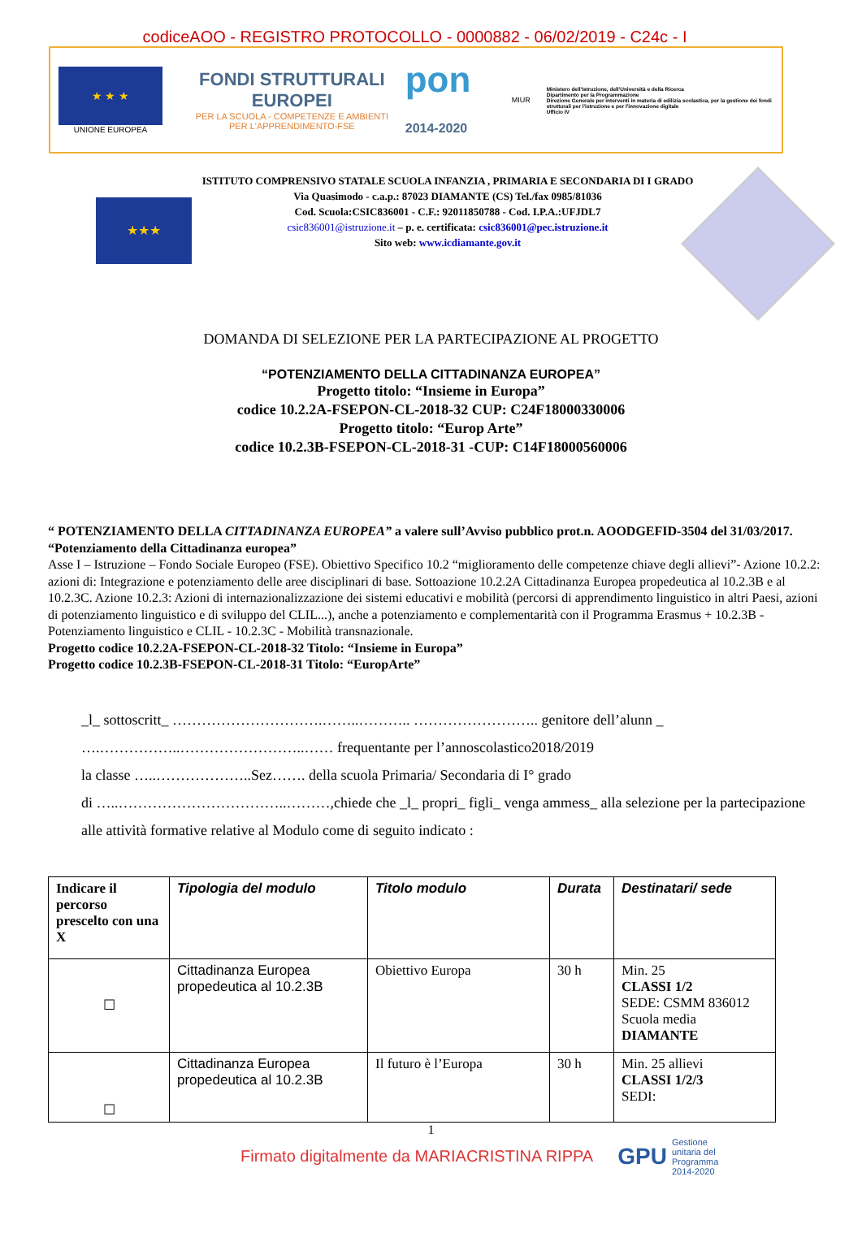codiceAOO - REGISTRO PROTOCOLLO - 0000882 - 06/02/2019 - C24c - I
★ ★ ★
UNIONE EUROPEA
FONDI STRUTTURALI EUROPEI
PER LA SCUOLA - COMPETENZE E AMBIENTI PER L'APPRENDIMENTO-FSE
pon 2014-2020
MIUR
Ministero dell'Istruzione, dell'Università e della Ricerca
Dipartimento per la Programmazione
Direzione Generale per interventi in materia di edilizia scolastica, per la gestione dei fondi strutturali per l'istruzione e per l'innovazione digitale
Ufficio IV
★★★
ISTITUTO COMPRENSIVO STATALE SCUOLA INFANZIA , PRIMARIA E SECONDARIA DI I GRADO
Via Quasimodo - c.a.p.: 87023 DIAMANTE (CS) Tel./fax 0985/81036
Cod. Scuola:CSIC836001 - C.F.: 92011850788 - Cod. I.P.A.:UFJDL7
csic836001@istruzione.it – p. e. certificata: csic836001@pec.istruzione.it
Sito web: www.icdiamante.gov.it
DOMANDA DI SELEZIONE PER LA PARTECIPAZIONE AL PROGETTO
“POTENZIAMENTO DELLA CITTADINANZA EUROPEA”
Progetto titolo: “Insieme in Europa”
codice 10.2.2A-FSEPON-CL-2018-32 CUP: C24F18000330006
Progetto titolo: “Europ Arte”
codice 10.2.3B-FSEPON-CL-2018-31 -CUP: C14F18000560006
“ POTENZIAMENTO DELLA CITTADINANZA EUROPEA” a valere sull’Avviso pubblico prot.n. AOODGEFID-3504 del 31/03/2017. “Potenziamento della Cittadinanza europea”
Asse I – Istruzione – Fondo Sociale Europeo (FSE). Obiettivo Specifico 10.2 “miglioramento delle competenze chiave degli allievi”- Azione 10.2.2: azioni di: Integrazione e potenziamento delle aree disciplinari di base. Sottoazione 10.2.2A Cittadinanza Europea propedeutica al 10.2.3B e al 10.2.3C. Azione 10.2.3: Azioni di internazionalizzazione dei sistemi educativi e mobilità (percorsi di apprendimento linguistico in altri Paesi, azioni di potenziamento linguistico e di sviluppo del CLIL...), anche a potenziamento e complementarità con il Programma Erasmus + 10.2.3B - Potenziamento linguistico e CLIL - 10.2.3C - Mobilità transnazionale.
Progetto codice 10.2.2A-FSEPON-CL-2018-32 Titolo: “Insieme in Europa”
Progetto codice 10.2.3B-FSEPON-CL-2018-31 Titolo: “EuropArte”
_l_ sottoscritt_ ………………………….……..……….. …………………….. genitore dell’alunn _
….……………..……………………..…… frequentante per l’annoscolastico2018/2019
la classe …..………………..Sez……. della scuola Primaria/ Secondaria di I° grado
di …..……………………………..………,chiede che _l_ propri_ figli_ venga ammess_ alla selezione per la partecipazione alle attività formative relative al Modulo come di seguito indicato :
| Indicare il percorso prescelto con una X | Tipologia del modulo | Titolo modulo | Durata | Destinatari/ sede |
| ☐ | Cittadinanza Europea propedeutica al 10.2.3B | Obiettivo Europa | 30 h | Min. 25 CLASSI 1/2 SEDE: CSMM 836012 Scuola media DIAMANTE |
| ☐ | Cittadinanza Europea propedeutica al 10.2.3B | Il futuro è l’Europa | 30 h | Min. 25 allievi CLASSI 1/2/3 SEDI: |
1
Firmato digitalmente da MARIACRISTINA RIPPA GPU Gestione
unitaria del
Programma
2014-2020